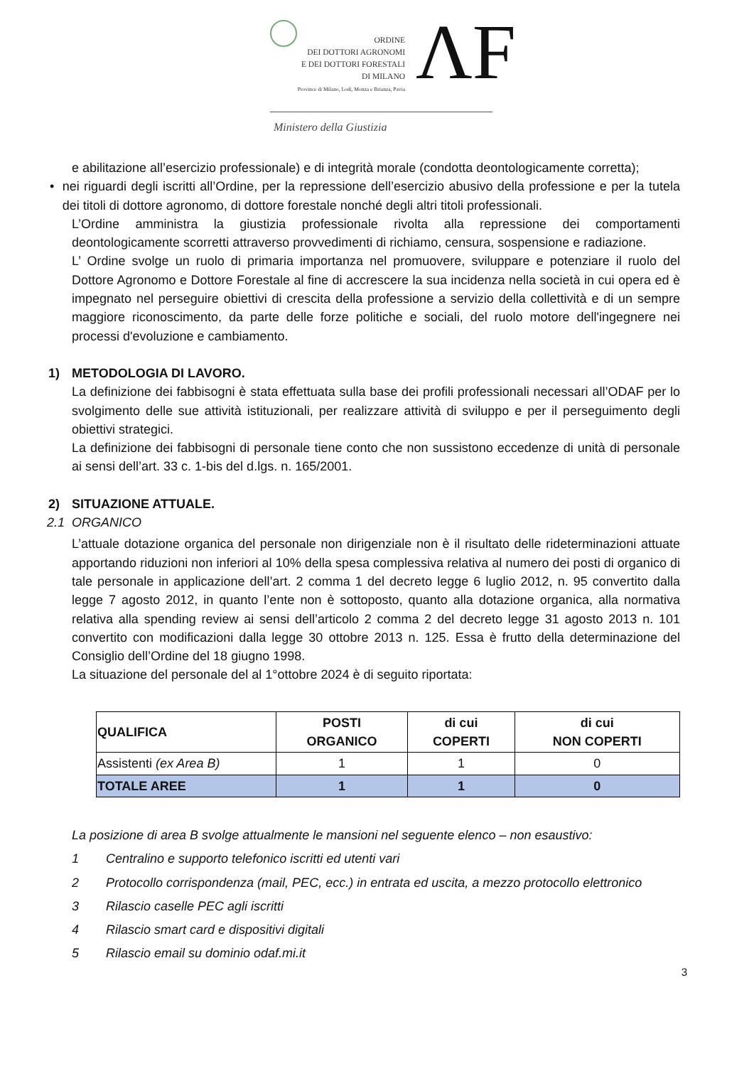ORDINE
DEI DOTTORI AGRONOMI
E DEI DOTTORI FORESTALI
DI MILANO
Province di Milano, Lodi, Monza e Brianza, Pavia
ΛF
Ministero della Giustizia
e abilitazione all’esercizio professionale) e di integrità morale (condotta deontologicamente corretta);
• nei riguardi degli iscritti all’Ordine, per la repressione dell’esercizio abusivo della professione e per la tutela dei titoli di dottore agronomo, di dottore forestale nonché degli altri titoli professionali.
L’Ordine amministra la giustizia professionale rivolta alla repressione dei comportamenti deontologicamente scorretti attraverso provvedimenti di richiamo, censura, sospensione e radiazione.
L’ Ordine svolge un ruolo di primaria importanza nel promuovere, sviluppare e potenziare il ruolo del Dottore Agronomo e Dottore Forestale al fine di accrescere la sua incidenza nella società in cui opera ed è impegnato nel perseguire obiettivi di crescita della professione a servizio della collettività e di un sempre maggiore riconoscimento, da parte delle forze politiche e sociali, del ruolo motore dell'ingegnere nei processi d'evoluzione e cambiamento.
1) METODOLOGIA DI LAVORO.
La definizione dei fabbisogni è stata effettuata sulla base dei profili professionali necessari all’ODAF per lo svolgimento delle sue attività istituzionali, per realizzare attività di sviluppo e per il perseguimento degli obiettivi strategici.
La definizione dei fabbisogni di personale tiene conto che non sussistono eccedenze di unità di personale ai sensi dell’art. 33 c. 1-bis del d.lgs. n. 165/2001.
2) SITUAZIONE ATTUALE.
2.1 ORGANICO
L’attuale dotazione organica del personale non dirigenziale non è il risultato delle rideterminazioni attuate apportando riduzioni non inferiori al 10% della spesa complessiva relativa al numero dei posti di organico di tale personale in applicazione dell’art. 2 comma 1 del decreto legge 6 luglio 2012, n. 95 convertito dalla legge 7 agosto 2012, in quanto l’ente non è sottoposto, quanto alla dotazione organica, alla normativa relativa alla spending review ai sensi dell’articolo 2 comma 2 del decreto legge 31 agosto 2013 n. 101 convertito con modificazioni dalla legge 30 ottobre 2013 n. 125. Essa è frutto della determinazione del Consiglio dell’Ordine del 18 giugno 1998.
La situazione del personale del al 1°ottobre 2024 è di seguito riportata:
| QUALIFICA | POSTI ORGANICO | di cui COPERTI | di cui NON COPERTI |
| --- | --- | --- | --- |
| Assistenti (ex Area B) | 1 | 1 | 0 |
| TOTALE AREE | 1 | 1 | 0 |
La posizione di area B svolge attualmente le mansioni nel seguente elenco – non esaustivo:
1 Centralino e supporto telefonico iscritti ed utenti vari
2 Protocollo corrispondenza (mail, PEC, ecc.) in entrata ed uscita, a mezzo protocollo elettronico
3 Rilascio caselle PEC agli iscritti
4 Rilascio smart card e dispositivi digitali
5 Rilascio email su dominio odaf.mi.it
3